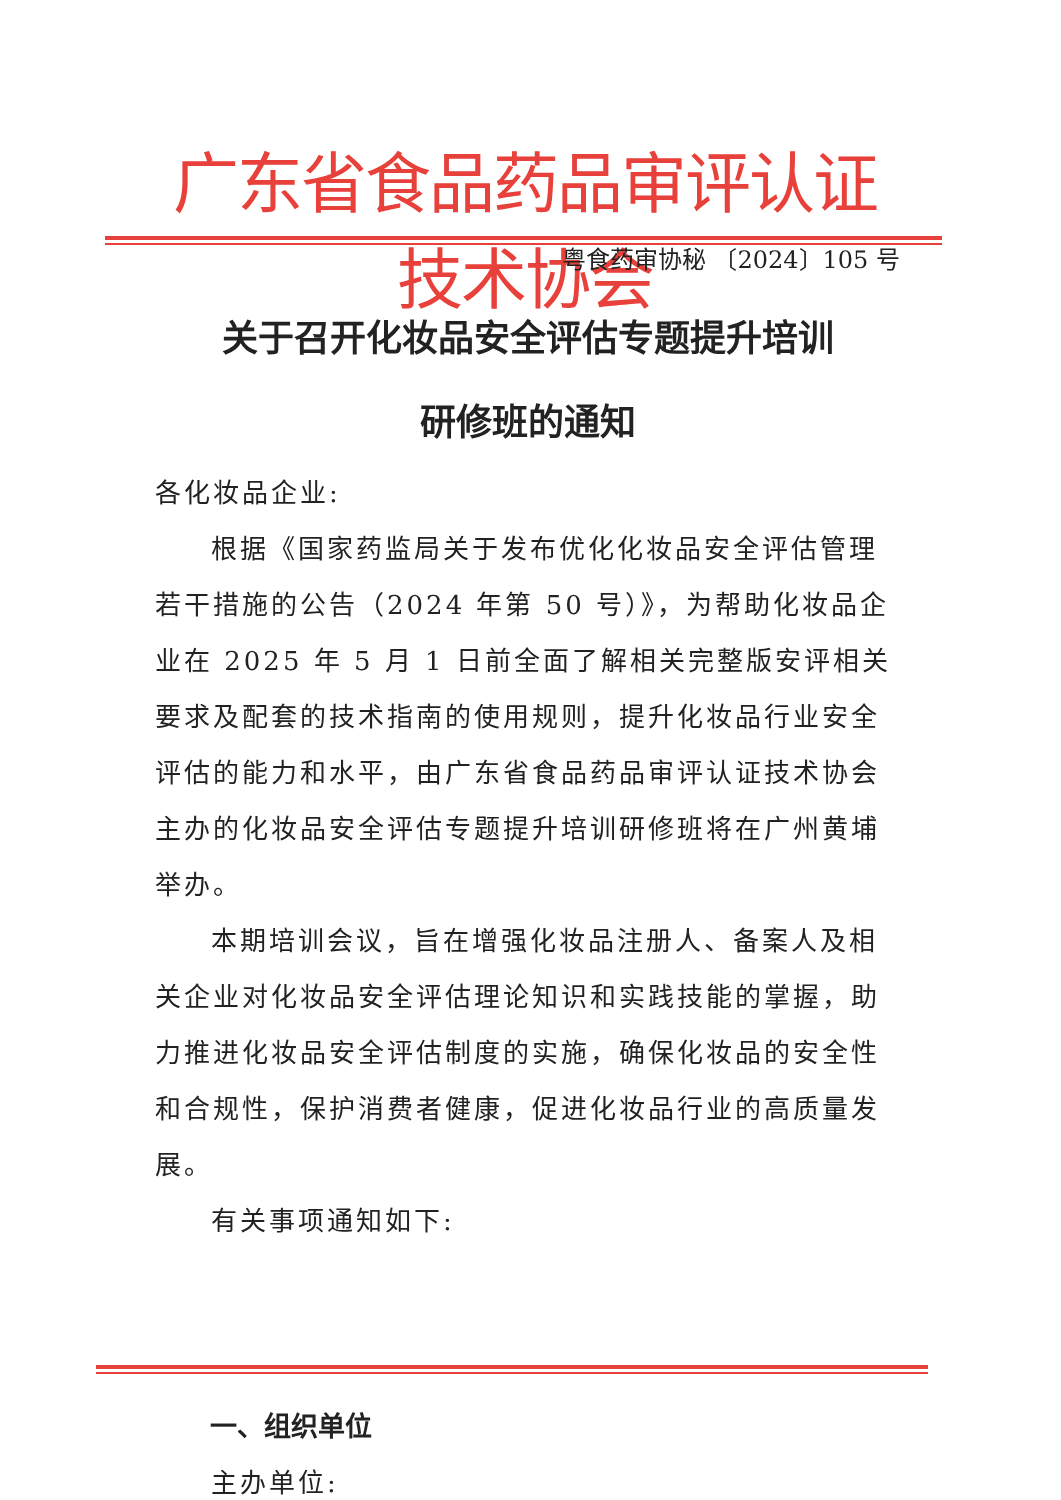广东省食品药品审评认证技术协会
粤食药审协秘 〔2024〕105 号
关于召开化妆品安全评估专题提升培训
研修班的通知
各化妆品企业:
根据《国家药监局关于发布优化化妆品安全评估管理若干措施的公告（2024 年第 50 号）》，为帮助化妆品企业在 2025 年 5 月 1 日前全面了解相关完整版安评相关要求及配套的技术指南的使用规则，提升化妆品行业安全评估的能力和水平，由广东省食品药品审评认证技术协会主办的化妆品安全评估专题提升培训研修班将在广州黄埔举办。
本期培训会议，旨在增强化妆品注册人、备案人及相关企业对化妆品安全评估理论知识和实践技能的掌握，助力推进化妆品安全评估制度的实施，确保化妆品的安全性和合规性，保护消费者健康，促进化妆品行业的高质量发展。
有关事项通知如下:
一、组织单位
主办单位: